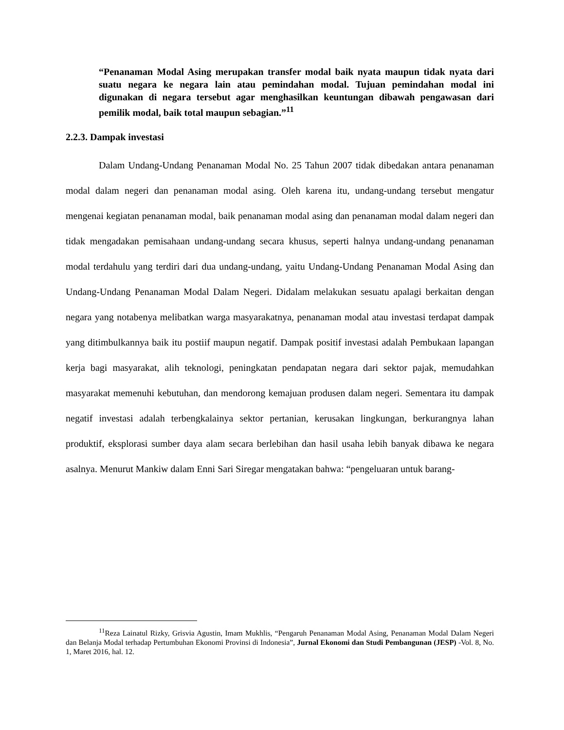“Penanaman Modal Asing merupakan transfer modal baik nyata maupun tidak nyata dari suatu negara ke negara lain atau pemindahan modal. Tujuan pemindahan modal ini digunakan di negara tersebut agar menghasilkan keuntungan dibawah pengawasan dari pemilik modal, baik total maupun sebagian.”<sup>11</sup>
2.2.3. Dampak investasi
Dalam Undang-Undang Penanaman Modal No. 25 Tahun 2007 tidak dibedakan antara penanaman modal dalam negeri dan penanaman modal asing. Oleh karena itu, undang-undang tersebut mengatur mengenai kegiatan penanaman modal, baik penanaman modal asing dan penanaman modal dalam negeri dan tidak mengadakan pemisahaan undang-undang secara khusus, seperti halnya undang-undang penanaman modal terdahulu yang terdiri dari dua undang-undang, yaitu Undang-Undang Penanaman Modal Asing dan Undang-Undang Penanaman Modal Dalam Negeri. Didalam melakukan sesuatu apalagi berkaitan dengan negara yang notabenya melibatkan warga masyarakatnya, penanaman modal atau investasi terdapat dampak yang ditimbulkannya baik itu postiif maupun negatif. Dampak positif investasi adalah Pembukaan lapangan kerja bagi masyarakat, alih teknologi, peningkatan pendapatan negara dari sektor pajak, memudahkan masyarakat memenuhi kebutuhan, dan mendorong kemajuan produsen dalam negeri. Sementara itu dampak negatif investasi adalah terbengkalainya sektor pertanian, kerusakan lingkungan, berkurangnya lahan produktif, eksplorasi sumber daya alam secara berlebihan dan hasil usaha lebih banyak dibawa ke negara asalnya. Menurut Mankiw dalam Enni Sari Siregar mengatakan bahwa: “pengeluaran untuk barang-
<sup>11</sup> Reza Lainatul Rizky, Grisvia Agustin, Imam Mukhlis, “Pengaruh Penanaman Modal Asing, Penanaman Modal Dalam Negeri dan Belanja Modal terhadap Pertumbuhan Ekonomi Provinsi di Indonesia”, Jurnal Ekonomi dan Studi Pembangunan (JESP) -Vol. 8, No. 1, Maret 2016, hal. 12.